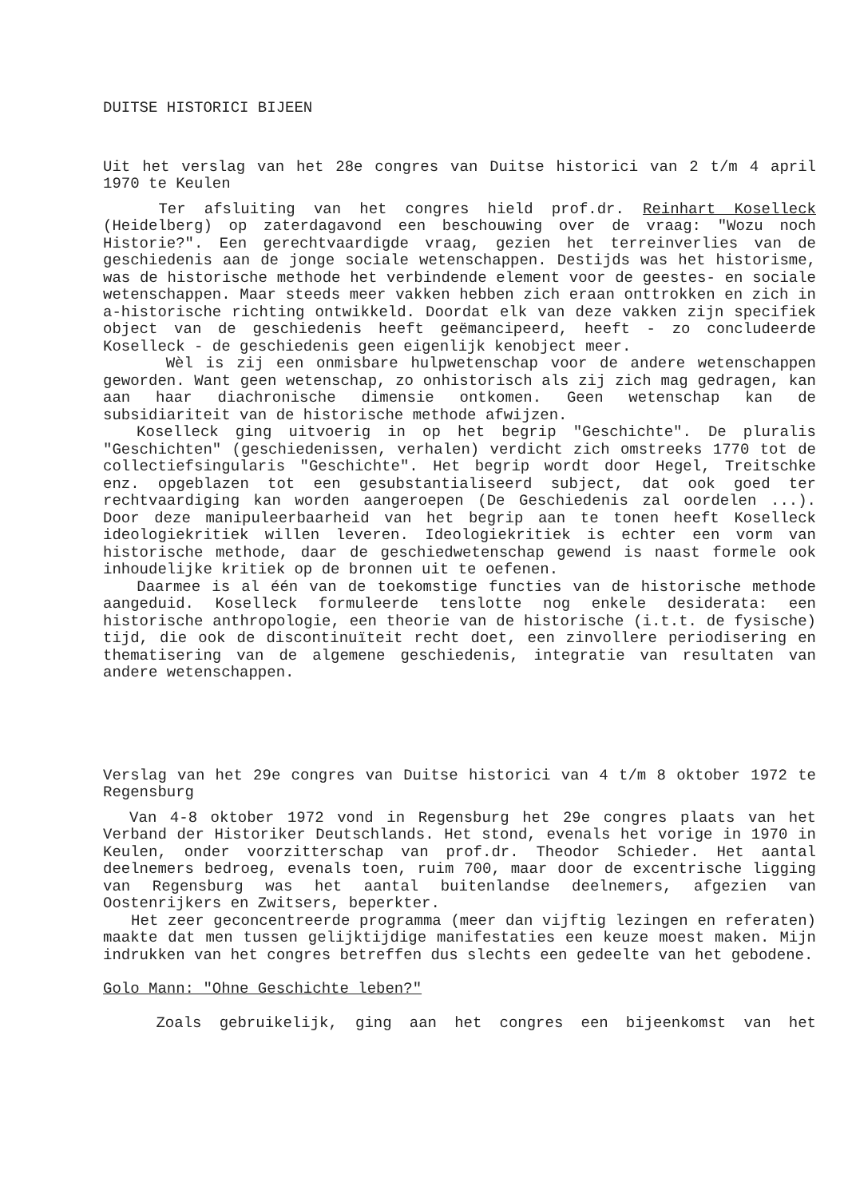DUITSE HISTORICI BIJEEN
Uit het verslag van het 28e congres van Duitse historici van 2 t/m 4 april 1970 te Keulen
Ter afsluiting van het congres hield prof.dr. Reinhart Koselleck (Heidelberg) op zaterdagavond een beschouwing over de vraag: "Wozu noch Historie?". Een gerechtvaardigde vraag, gezien het terreinverlies van de geschiedenis aan de jonge sociale wetenschappen. Destijds was het historisme, was de historische methode het verbindende element voor de geestes- en sociale wetenschappen. Maar steeds meer vakken hebben zich eraan onttrokken en zich in a-historische richting ontwikkeld. Doordat elk van deze vakken zijn specifiek object van de geschiedenis heeft geëmancipeerd, heeft - zo concludeerde Koselleck - de geschiedenis geen eigenlijk kenobject meer.
Wèl is zij een onmisbare hulpwetenschap voor de andere wetenschappen geworden. Want geen wetenschap, zo onhistorisch als zij zich mag gedragen, kan aan haar diachronische dimensie ontkomen. Geen wetenschap kan de subsidiariteit van de historische methode afwijzen.
Koselleck ging uitvoerig in op het begrip "Geschichte". De pluralis "Geschichten" (geschiedenissen, verhalen) verdicht zich omstreeks 1770 tot de collectiefsingularis "Geschichte". Het begrip wordt door Hegel, Treitschke enz. opgeblazen tot een gesubstantialiseerd subject, dat ook goed ter rechtvaardiging kan worden aangeroepen (De Geschiedenis zal oordelen ...). Door deze manipuleerbaarheid van het begrip aan te tonen heeft Koselleck ideologiekritiek willen leveren. Ideologiekritiek is echter een vorm van historische methode, daar de geschiedwetenschap gewend is naast formele ook inhoudelijke kritiek op de bronnen uit te oefenen.
Daarmee is al één van de toekomstige functies van de historische methode aangeduid. Koselleck formuleerde tenslotte nog enkele desiderata: een historische anthropologie, een theorie van de historische (i.t.t. de fysische) tijd, die ook de discontinuïteit recht doet, een zinvollere periodisering en thematisering van de algemene geschiedenis, integratie van resultaten van andere wetenschappen.
Verslag van het 29e congres van Duitse historici van 4 t/m 8 oktober 1972 te Regensburg
Van 4-8 oktober 1972 vond in Regensburg het 29e congres plaats van het Verband der Historiker Deutschlands. Het stond, evenals het vorige in 1970 in Keulen, onder voorzitterschap van prof.dr. Theodor Schieder. Het aantal deelnemers bedroeg, evenals toen, ruim 700, maar door de excentrische ligging van Regensburg was het aantal buitenlandse deelnemers, afgezien van Oostenrijkers en Zwitsers, beperkter.
Het zeer geconcentreerde programma (meer dan vijftig lezingen en referaten) maakte dat men tussen gelijktijdige manifestaties een keuze moest maken. Mijn indrukken van het congres betreffen dus slechts een gedeelte van het gebodene.
Golo Mann: "Ohne Geschichte leben?"
Zoals gebruikelijk, ging aan het congres een bijeenkomst van het